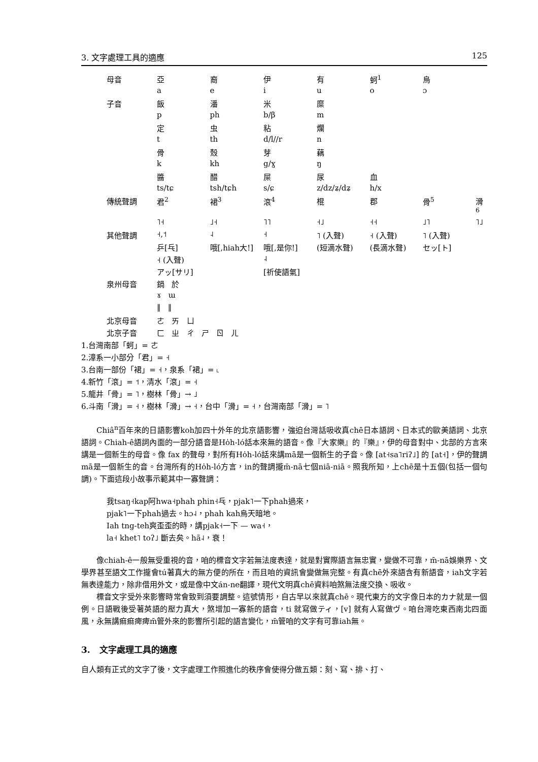3. 文字處理工具的適應 125
| 母音 | 亞 | 裔 | 伊 | 有 | 蚵<sup>1</sup> | 烏 | |
| | a | e | i | u | o | ɔ | |
| 子音 | 飯 | 潘 | 米 | 糜 | | | |
| | p | ph | b/β | m | | | |
| | 定 | 虫 | 粘 | 爛 | | | |
| | t | th | d/l//r | n | | | |
| | 骨 | 殼 | 芽 | 藕 | | | |
| | k | kh | g/ɣ | ŋ | | | |
| | 醬 | 醋 | 屎 | 尿 | 血 | | |
| | ts/tɕ | tsh/tɕh | s/ɕ | z/dz/ʑ/dʑ | h/x | | |
| 傳統聲調 | 君<sup>2</sup> | 裙<sup>3</sup> | 滾<sup>4</sup> | 棍 | 郡 | 骨<sup>5</sup> | 滑<sup>6</sup> |
| | ˥˧ | ˩˧ | ˥˥ | ˧˩ | ˧˧ | ˩˥ | ˥˩ |
| 其他聲調 | ˧,˦ | ˨ | ˧ | ˥ (入聲) | ˧ (入聲) | ˥ (入聲) | |
| | 乒[乓] | 哦[,hiah大!] | 哦[,是你!] | (短滴水聲) | (長滴水聲) | セッ[ト] | |
| | ˧ (入聲) | | ˨ | | | | |
| | アッ[サリ] | | [祈使語氣] | | | | |
| 泉州母音 | 鍋 於 | | | | | | |
| | ɤ ɯ | | | | | | |
| | ‖ ‖ | | | | | | |
| 北京母音 | ㄜ ㄞ ㄩ | | | | | | |
| 北京子音 | ㄈ ㄓ ㄔ ㄕ ㄖ ㄦ | | | | | | |
1.台灣南部「蚵」= ㄜ
2.漳系一小部分「君」= ˧
3.台南一部份「裙」= ˧，泉系「裙」= ˪
4.新竹「滾」= ˦，清水「滾」= ˧
5.龍井「骨」= ˥，樹林「骨」→ ˩
6.斗南「滑」= ˧，樹林「滑」→ ˧，台中「滑」= ˧，台灣南部「滑」= ˥
Chiâ<sup>n</sup>百年來的日語影響koh加四十外年的北京語影響，強迫台灣話吸收真chē日本語詞、日本式的歐美語詞、北京語詞。Chiah-ê語詞內面的一部分語音是Ho̍h-ló話本來無的語音。像『大家樂』的『樂』，伊的母音對中、北部的方言來講是一個新生的母音。像 fax 的聲母，對所有Ho̍h-ló話來講mā是一個新生的子音。像 [at˧sa˥riʔ˩] 的 [at˧]，伊的聲調mā是一個新生的音。台灣所有的Ho̍h-ló方言，in的聲調攏m̄-nā七個niā-niā。照我所知，上chē是十五個(包括一個句調)。下面這段小故事示範其中一寡聲調：
我tsaŋ˧kap阿hwa˧phah phin˧乓，pjak˥一下phah過來，
pjak˥一下phah過去。hɔ˨，phah kah烏天暗地。
Iah tng-teh爽歪歪的時，講pjak˧一下 — wa˧，
la˧ khet˥ toʔ˩ 斷去矣。hã˨，衰！
像chiah-ê一般無受重視的音，咱的標音文字若無法度表達，就是對實際語言無忠實，變做不可靠，m̄-nā娛樂界、文學界甚至語文工作攏會tú著真大的無方便的所在，而且咱的資訊會變做無完整。有真chē外來語含有新語音，iah文字若無表達能力，除非借用外文，或是像中文án-ne翻譯，現代文明真chē資料咱煞無法度交換、吸收。
標音文字受外來影響時常會致到須要調整。這號情形，自古早以來就真chē。現代東方的文字像日本的カナ就是一個例。日語戰後受著英語的壓力真大，煞增加一寡新的語音，ti 就寫做ティ，[v] 就有人寫做ヴ。咱台灣吃東西南北四面風，永無講痲痲痺痺m̄管外來的影響所引起的語言變化，m̄管咱的文字有可靠iah無。
3. 文字處理工具的適應
自人類有正式的文字了後，文字處理工作照進化的秩序會使得分做五類：刻、寫、排、打、